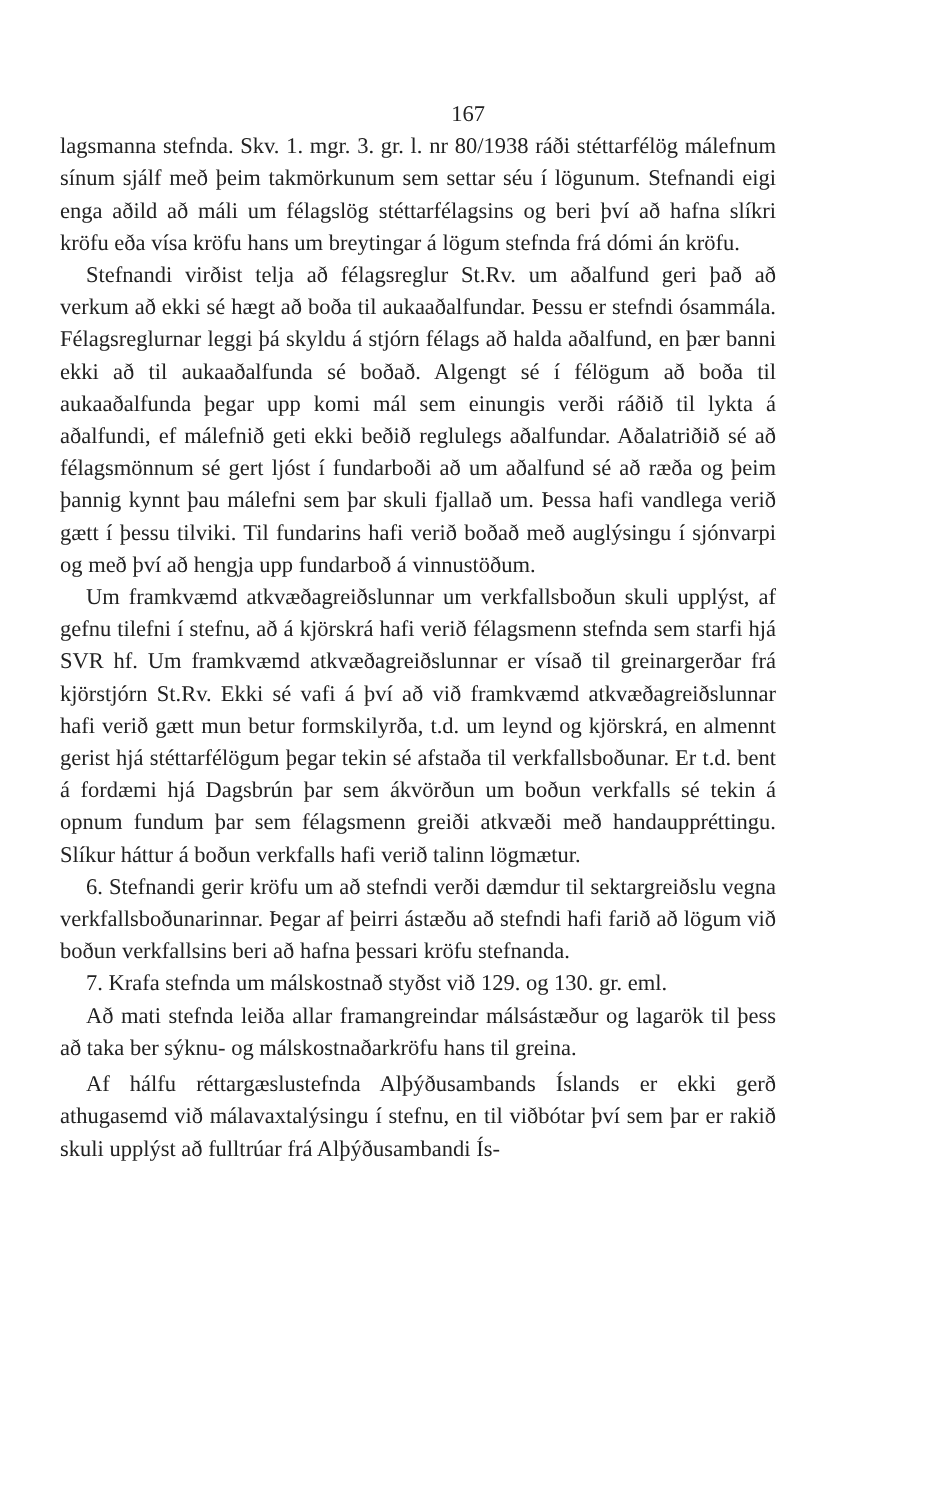167
lagsmanna stefnda. Skv. 1. mgr. 3. gr. l. nr 80/1938 ráði stéttarfélög málefnum sínum sjálf með þeim takmörkunum sem settar séu í lögunum. Stefnandi eigi enga aðild að máli um félagslög stéttarfélagsins og beri því að hafna slíkri kröfu eða vísa kröfu hans um breytingar á lögum stefnda frá dómi án kröfu.
Stefnandi virðist telja að félagsreglur St.Rv. um aðalfund geri það að verkum að ekki sé hægt að boða til aukaaðalfundar. Þessu er stefndi ósammála. Félagsreglurnar leggi þá skyldu á stjórn félags að halda aðalfund, en þær banni ekki að til aukaaðalfunda sé boðað. Algengt sé í félögum að boða til aukaaðalfunda þegar upp komi mál sem einungis verði ráðið til lykta á aðalfundi, ef málefnið geti ekki beðið reglulegs aðalfundar. Aðalatriðið sé að félagsmönnum sé gert ljóst í fundarboði að um aðalfund sé að ræða og þeim þannig kynnt þau málefni sem þar skuli fjallað um. Þessa hafi vandlega verið gætt í þessu tilviki. Til fundarins hafi verið boðað með auglýsingu í sjónvarpi og með því að hengja upp fundarboð á vinnustöðum.
Um framkvæmd atkvæðagreiðslunnar um verkfallsboðun skuli upplýst, af gefnu tilefni í stefnu, að á kjörskrá hafi verið félagsmenn stefnda sem starfi hjá SVR hf. Um framkvæmd atkvæðagreiðslunnar er vísað til greinargerðar frá kjörstjórn St.Rv. Ekki sé vafi á því að við framkvæmd atkvæðagreiðslunnar hafi verið gætt mun betur formskilyrða, t.d. um leynd og kjörskrá, en almennt gerist hjá stéttarfélögum þegar tekin sé afstaða til verkfallsboðunar. Er t.d. bent á fordæmi hjá Dagsbrún þar sem ákvörðun um boðun verkfalls sé tekin á opnum fundum þar sem félagsmenn greiði atkvæði með handauppréttingu. Slíkur háttur á boðun verkfalls hafi verið talinn lögmætur.
6. Stefnandi gerir kröfu um að stefndi verði dæmdur til sektargreiðslu vegna verkfallsboðunarinnar. Þegar af þeirri ástæðu að stefndi hafi farið að lögum við boðun verkfallsins beri að hafna þessari kröfu stefnanda.
7. Krafa stefnda um málskostnað styðst við 129. og 130. gr. eml.
Að mati stefnda leiða allar framangreindar málsástæður og lagarök til þess að taka ber sýknu- og málskostnaðarkröfu hans til greina.
Af hálfu réttargæslustefnda Alþýðusambands Íslands er ekki gerð athugasemd við málavaxtalýsingu í stefnu, en til viðbótar því sem þar er rakið skuli upplýst að fulltrúar frá Alþýðusambandi Ís-